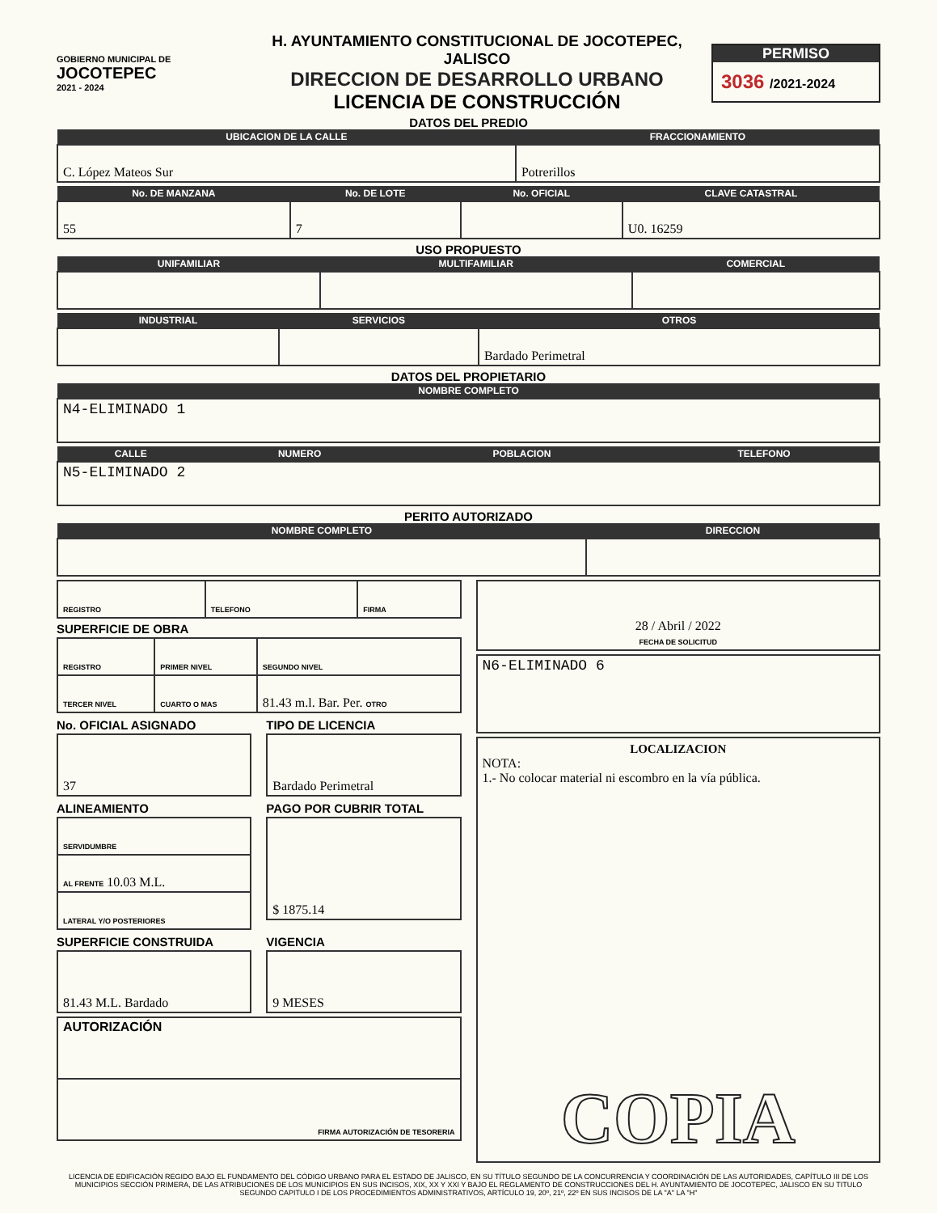GOBIERNO MUNICIPAL DE
JOCOTEPEC
2021 - 2024
H. AYUNTAMIENTO CONSTITUCIONAL DE JOCOTEPEC, JALISCO
DIRECCION DE DESARROLLO URBANO
LICENCIA DE CONSTRUCCIÓN
PERMISO
3036 /2021-2024
DATOS DEL PREDIO
| UBICACION DE LA CALLE | FRACCIONAMIENTO |
| --- | --- |
| C. López Mateos Sur | Potrerillos |
| No. DE MANZANA | No. DE LOTE | No. OFICIAL | CLAVE CATASTRAL |
| --- | --- | --- | --- |
| 55 | 7 | | U0. 16259 |
USO PROPUESTO
| UNIFAMILIAR | MULTIFAMILIAR | COMERCIAL |
| --- | --- | --- |
| INDUSTRIAL | SERVICIOS | OTROS |
| --- | --- | --- |
| | | Bardado Perimetral |
DATOS DEL PROPIETARIO
| NOMBRE COMPLETO |
| --- |
| N4-ELIMINADO 1 |
| CALLE | NUMERO | POBLACION | TELEFONO |
| --- | --- | --- | --- |
| N5-ELIMINADO 2 | | | |
PERITO AUTORIZADO
| NOMBRE COMPLETO | DIRECCION |
| --- | --- |
| REGISTRO | TELEFONO | FIRMA |
SUPERFICIE DE OBRA
| REGISTRO | PRIMER NIVEL | SEGUNDO NIVEL |
| TERCER NIVEL | CUARTO O MAS | 81.43 m.l. Bar. Per. OTRO |
No. OFICIAL ASIGNADO
| 37 |
TIPO DE LICENCIA
| Bardado Perimetral |
ALINEAMIENTO
| SERVIDUMBRE |
| AL FRENTE 10.03 M.L. |
| LATERAL Y/O POSTERIORES |
PAGO POR CUBRIR TOTAL
| $ 1875.14 |
SUPERFICIE CONSTRUIDA
| 81.43 M.L. Bardado |
VIGENCIA
| 9 MESES |
| AUTORIZACIÓN |
| FIRMA AUTORIZACIÓN DE TESORERIA |
| 28 / Abril / 2022 FECHA DE SOLICITUD |
| N6-ELIMINADO 6 |
| LOCALIZACION NOTA: 1.- No colocar material ni escombro en la vía pública. COPIA |
LICENCIA DE EDIFICACIÓN REGIDO BAJO EL FUNDAMENTO DEL CÓDIGO URBANO PARA EL ESTADO DE JALISCO, EN SU TÍTULO SEGUNDO DE LA CONCURRENCIA Y COORDINACIÓN DE LAS AUTORIDADES, CAPÍTULO III DE LOS MUNICIPIOS SECCIÓN PRIMERA, DE LAS ATRIBUCIONES DE LOS MUNICIPIOS EN SUS INCISOS, XIX, XX Y XXI Y BAJO EL REGLAMENTO DE CONSTRUCCIONES DEL H. AYUNTAMIENTO DE JOCOTEPEC, JALISCO EN SU TITULO SEGUNDO CAPITULO I DE LOS PROCEDIMIENTOS ADMINISTRATIVOS, ARTÍCULO 19, 20º, 21º, 22º EN SUS INCISOS DE LA "A" LA "H"